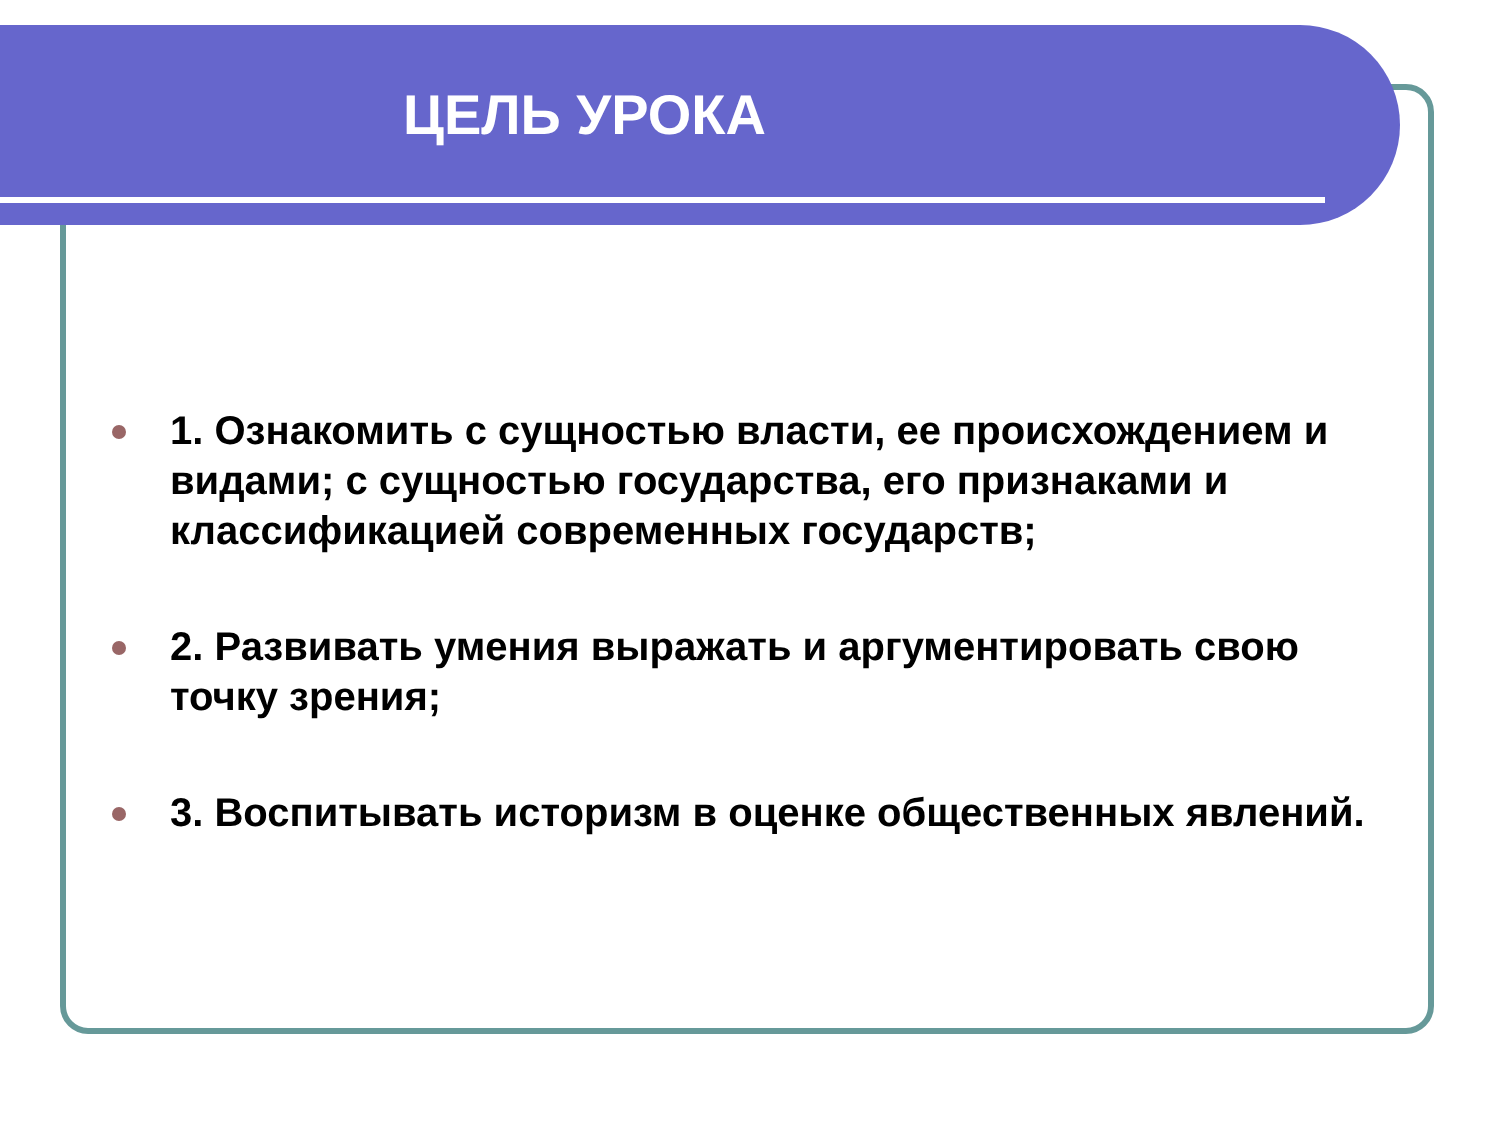ЦЕЛЬ УРОКА
1. Ознакомить с сущностью власти, ее происхождением и видами; с сущностью государства, его признаками и классификацией современных государств;
2. Развивать умения выражать и аргументировать свою точку зрения;
3. Воспитывать историзм в оценке общественных явлений.